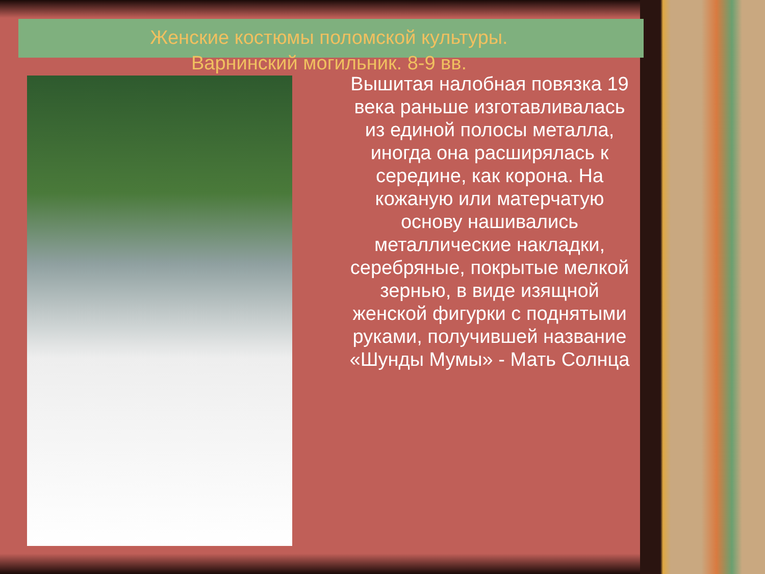Женские костюмы поломской культуры.
Варнинский могильник. 8-9 вв.
Вышитая налобная повязка 19 века раньше изготавливалась из единой полосы металла, иногда она расширялась к середине, как корона. На кожаную или матерчатую основу нашивались металлические накладки, серебряные, покрытые мелкой зернью, в виде изящной женской фигурки с поднятыми руками, получившей название «Шунды Мумы» - Мать Солнца